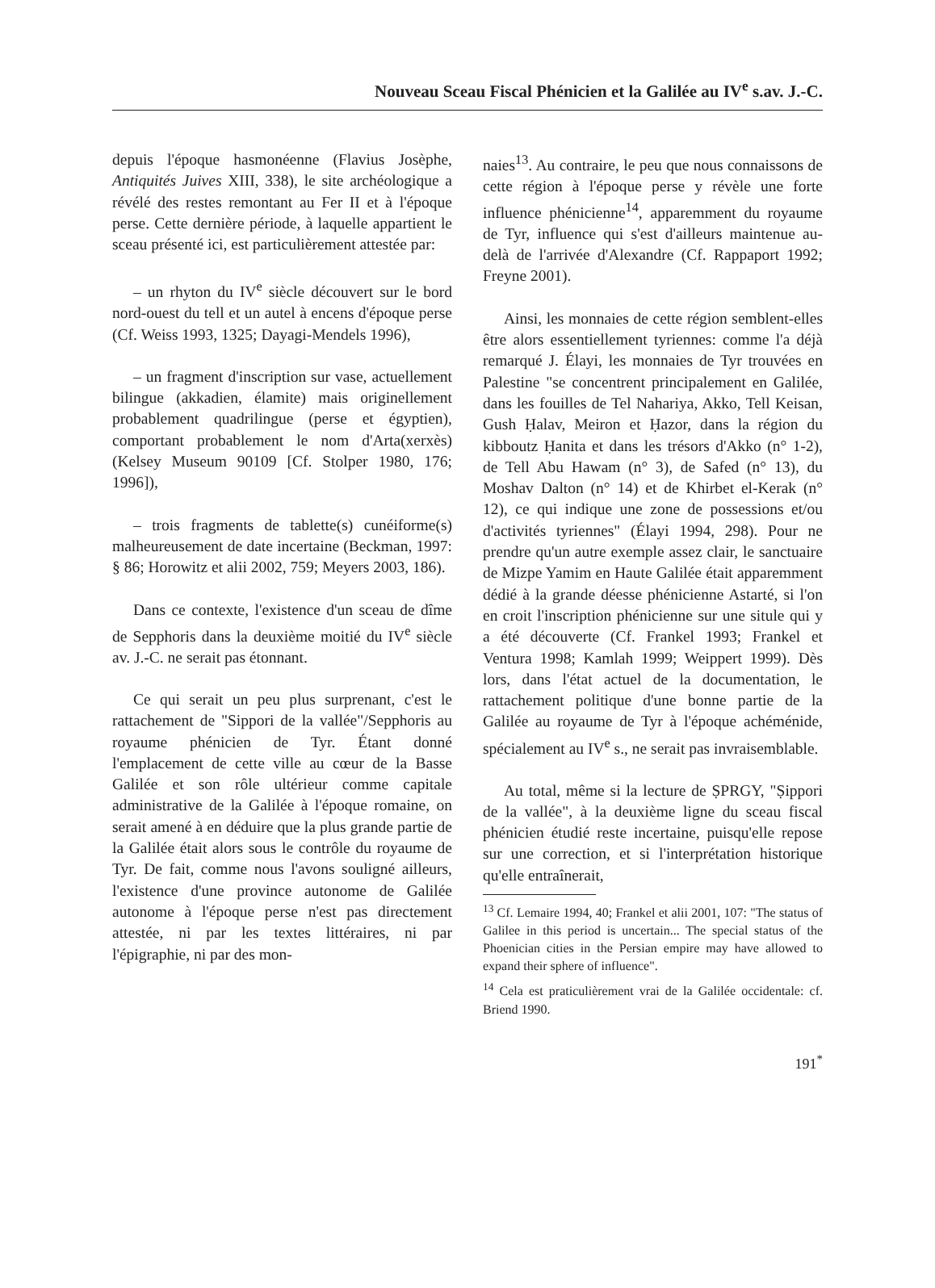Nouveau Sceau Fiscal Phénicien et la Galilée au IV<sup>e</sup> s.av. J.-C.
depuis l'époque hasmonéenne (Flavius Josèphe, Antiquités Juives XIII, 338), le site archéologique a révélé des restes remontant au Fer II et à l'époque perse. Cette dernière période, à laquelle appartient le sceau présenté ici, est particulièrement attestée par:
– un rhyton du IV<sup>e</sup> siècle découvert sur le bord nord-ouest du tell et un autel à encens d'époque perse (Cf. Weiss 1993, 1325; Dayagi-Mendels 1996),
– un fragment d'inscription sur vase, actuellement bilingue (akkadien, élamite) mais originellement probablement quadrilingue (perse et égyptien), comportant probablement le nom d'Arta(xerxès) (Kelsey Museum 90109 [Cf. Stolper 1980, 176; 1996]),
– trois fragments de tablette(s) cunéiforme(s) malheureusement de date incertaine (Beckman, 1997: § 86; Horowitz et alii 2002, 759; Meyers 2003, 186).
Dans ce contexte, l'existence d'un sceau de dîme de Sepphoris dans la deuxième moitié du IV<sup>e</sup> siècle av. J.-C. ne serait pas étonnant.
Ce qui serait un peu plus surprenant, c'est le rattachement de "Sippori de la vallée"/Sepphoris au royaume phénicien de Tyr. Étant donné l'emplacement de cette ville au cœur de la Basse Galilée et son rôle ultérieur comme capitale administrative de la Galilée à l'époque romaine, on serait amené à en déduire que la plus grande partie de la Galilée était alors sous le contrôle du royaume de Tyr. De fait, comme nous l'avons souligné ailleurs, l'existence d'une province autonome de Galilée autonome à l'époque perse n'est pas directement attestée, ni par les textes littéraires, ni par l'épigraphie, ni par des mon-
naies<sup>13</sup>. Au contraire, le peu que nous connaissons de cette région à l'époque perse y révèle une forte influence phénicienne<sup>14</sup>, apparemment du royaume de Tyr, influence qui s'est d'ailleurs maintenue au-delà de l'arrivée d'Alexandre (Cf. Rappaport 1992; Freyne 2001).
Ainsi, les monnaies de cette région semblent-elles être alors essentiellement tyriennes: comme l'a déjà remarqué J. Élayi, les monnaies de Tyr trouvées en Palestine "se concentrent principalement en Galilée, dans les fouilles de Tel Nahariya, Akko, Tell Keisan, Gush Ḥalav, Meiron et Ḥazor, dans la région du kibboutz Ḥanita et dans les trésors d'Akko (n° 1-2), de Tell Abu Hawam (n° 3), de Safed (n° 13), du Moshav Dalton (n° 14) et de Khirbet el-Kerak (n° 12), ce qui indique une zone de possessions et/ou d'activités tyriennes" (Élayi 1994, 298). Pour ne prendre qu'un autre exemple assez clair, le sanctuaire de Mizpe Yamim en Haute Galilée était apparemment dédié à la grande déesse phénicienne Astarté, si l'on en croit l'inscription phénicienne sur une situle qui y a été découverte (Cf. Frankel 1993; Frankel et Ventura 1998; Kamlah 1999; Weippert 1999). Dès lors, dans l'état actuel de la documentation, le rattachement politique d'une bonne partie de la Galilée au royaume de Tyr à l'époque achéménide, spécialement au IV<sup>e</sup> s., ne serait pas invraisemblable.
Au total, même si la lecture de ṢPRGY, "Ṣippori de la vallée", à la deuxième ligne du sceau fiscal phénicien étudié reste incertaine, puisqu'elle repose sur une correction, et si l'interprétation historique qu'elle entraînerait,
<sup>13</sup> Cf. Lemaire 1994, 40; Frankel et alii 2001, 107: "The status of Galilee in this period is uncertain... The special status of the Phoenician cities in the Persian empire may have allowed to expand their sphere of influence".
<sup>14</sup> Cela est praticulièrement vrai de la Galilée occidentale: cf. Briend 1990.
191<sup>*</sup>